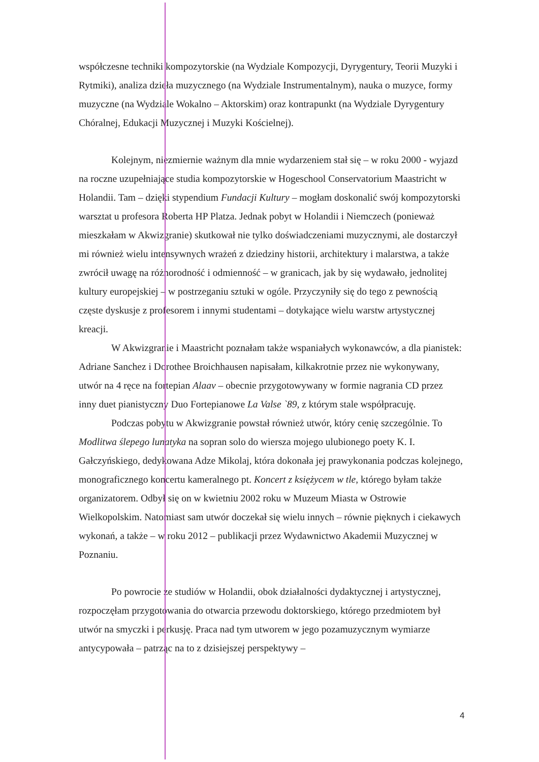współczesne techniki kompozytorskie (na Wydziale Kompozycji, Dyrygentury, Teorii Muzyki i Rytmiki), analiza dzieła muzycznego (na Wydziale Instrumentalnym), nauka o muzyce, formy muzyczne (na Wydziale Wokalno – Aktorskim) oraz kontrapunkt (na Wydziale Dyrygentury Chóralnej, Edukacji Muzycznej i Muzyki Kościelnej).
Kolejnym, niezmiernie ważnym dla mnie wydarzeniem stał się – w roku 2000 - wyjazd na roczne uzupełniające studia kompozytorskie w Hogeschool Conservatorium Maastricht w Holandii. Tam – dzięki stypendium Fundacji Kultury – mogłam doskonalić swój kompozytorski warsztat u profesora Roberta HP Platza. Jednak pobyt w Holandii i Niemczech (ponieważ mieszkałam w Akwizgranie) skutkował nie tylko doświadczeniami muzycznymi, ale dostarczył mi również wielu intensywnych wrażeń z dziedziny historii, architektury i malarstwa, a także zwrócił uwagę na różnorodność i odmienność – w granicach, jak by się wydawało, jednolitej kultury europejskiej – w postrzeganiu sztuki w ogóle. Przyczyniły się do tego z pewnością częste dyskusje z profesorem i innymi studentami – dotykające wielu warstw artystycznej kreacji.
W Akwizgranie i Maastricht poznałam także wspaniałych wykonawców, a dla pianistek: Adriane Sanchez i Dorothee Broichhausen napisałam, kilkakrotnie przez nie wykonywany, utwór na 4 ręce na fortepian Alaav – obecnie przygotowywany w formie nagrania CD przez inny duet pianistyczny Duo Fortepianowe La Valse `89, z którym stale współpracuję.
Podczas pobytu w Akwizgranie powstał również utwór, który cenię szczególnie. To Modlitwa ślepego lunatyka na sopran solo do wiersza mojego ulubionego poety K. I. Gałczyńskiego, dedykowana Adze Mikolaj, która dokonała jej prawykonania podczas kolejnego, monograficznego koncertu kameralnego pt. Koncert z księżycem w tle, którego byłam także organizatorem. Odbył się on w kwietniu 2002 roku w Muzeum Miasta w Ostrowie Wielkopolskim. Natomiast sam utwór doczekał się wielu innych – równie pięknych i ciekawych wykonań, a także – w roku 2012 – publikacji przez Wydawnictwo Akademii Muzycznej w Poznaniu.
Po powrocie ze studiów w Holandii, obok działalności dydaktycznej i artystycznej, rozpoczęłam przygotowania do otwarcia przewodu doktorskiego, którego przedmiotem był utwór na smyczki i perkusję. Praca nad tym utworem w jego pozamuzycznym wymiarze antycypowała – patrząc na to z dzisiejszej perspektywy –
4